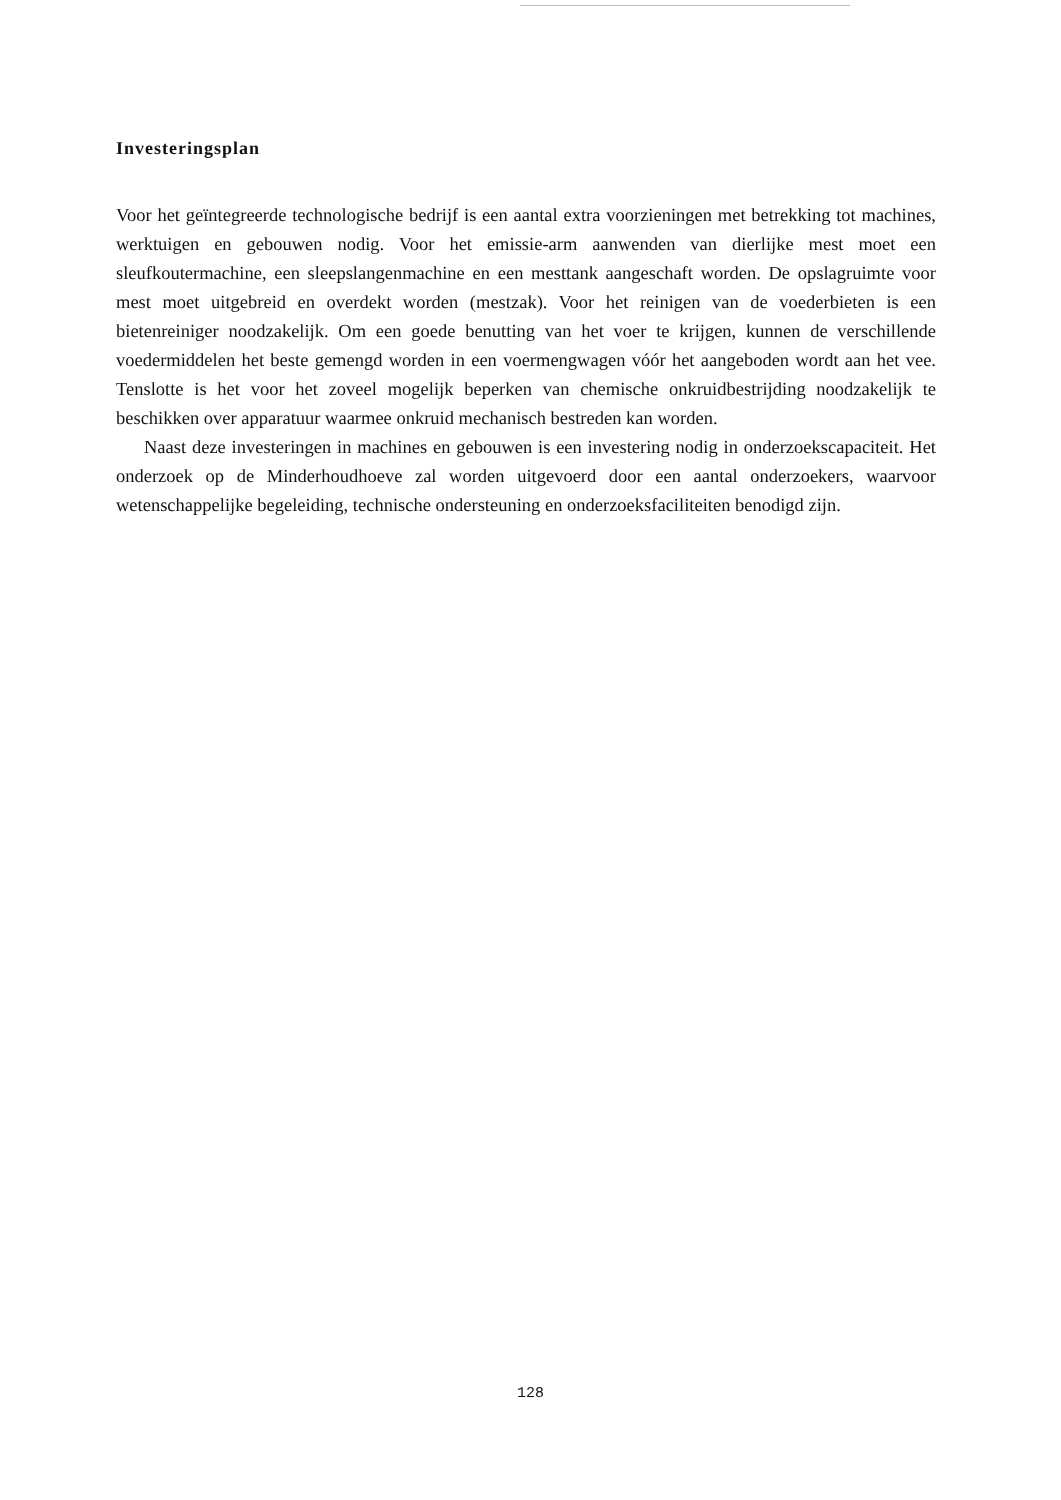Investeringsplan
Voor het geïntegreerde technologische bedrijf is een aantal extra voorzieningen met betrekking tot machines, werktuigen en gebouwen nodig. Voor het emissie-arm aanwenden van dierlijke mest moet een sleufkoutermachine, een sleepslangenmachine en een mesttank aangeschaft worden. De opslagruimte voor mest moet uitgebreid en overdekt worden (mestzak). Voor het reinigen van de voederbieten is een bietenreiniger noodzakelijk. Om een goede benutting van het voer te krijgen, kunnen de verschillende voedermiddelen het beste gemengd worden in een voermengwagen vóór het aangeboden wordt aan het vee. Tenslotte is het voor het zoveel mogelijk beperken van chemische onkruidbestrijding noodzakelijk te beschikken over apparatuur waarmee onkruid mechanisch bestreden kan worden.
Naast deze investeringen in machines en gebouwen is een investering nodig in onderzoekscapaciteit. Het onderzoek op de Minderhoudhoeve zal worden uitgevoerd door een aantal onderzoekers, waarvoor wetenschappelijke begeleiding, technische ondersteuning en onderzoeksfaciliteiten benodigd zijn.
128